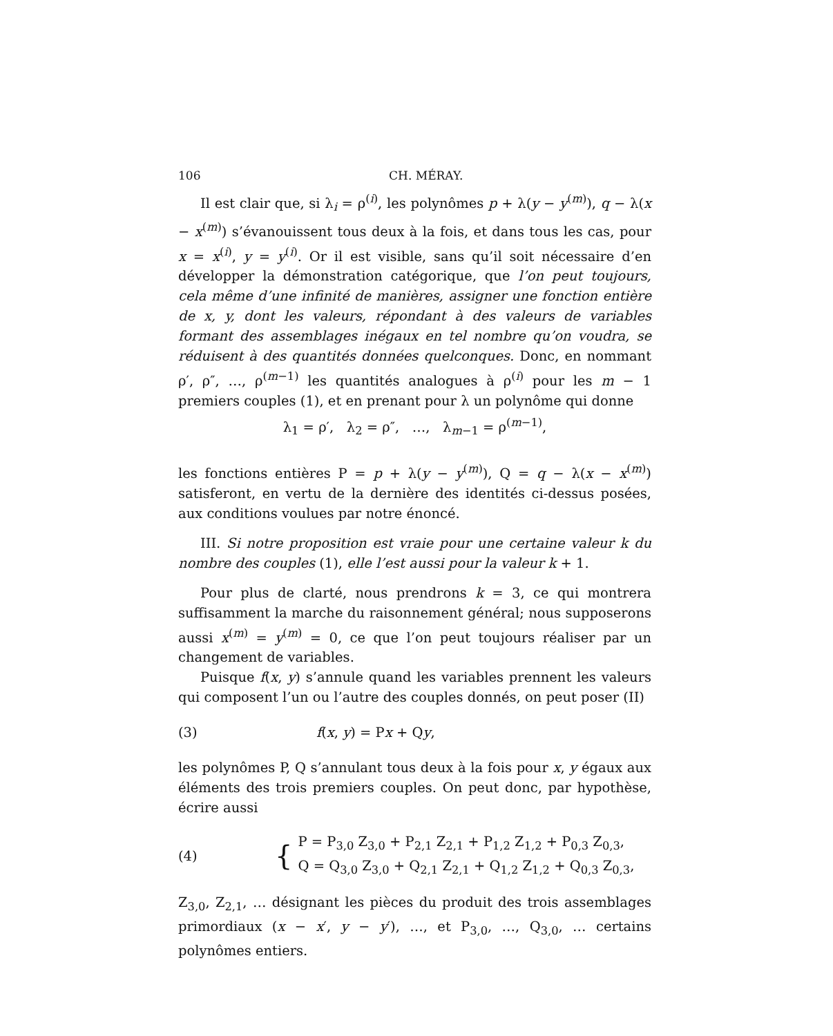106 CH. MÉRAY.
Il est clair que, si λ<sub>i</sub> = ρ<sup>(i)</sup>, les polynômes p + λ(y − y<sup>(m)</sup>), q − λ(x − x<sup>(m)</sup>) s’évanouissent tous deux à la fois, et dans tous les cas, pour x = x<sup>(i)</sup>, y = y<sup>(i)</sup>. Or il est visible, sans qu’il soit nécessaire d’en développer la démonstration catégorique, que l’on peut toujours, cela même d’une infinité de manières, assigner une fonction entière de x, y, dont les valeurs, répondant à des valeurs de variables formant des assemblages inégaux en tel nombre qu’on voudra, se réduisent à des quantités données quelconques. Donc, en nommant ρ′, ρ″, …, ρ<sup>(m−1)</sup> les quantités analogues à ρ<sup>(i)</sup> pour les m − 1 premiers couples (1), et en prenant pour λ un polynôme qui donne
λ<sub>1</sub> = ρ′, λ<sub>2</sub> = ρ″, …, λ<sub>m−1</sub> = ρ<sup>(m−1)</sup>,
les fonctions entières P = p + λ(y − y<sup>(m)</sup>), Q = q − λ(x − x<sup>(m)</sup>) satisferont, en vertu de la dernière des identités ci-dessus posées, aux conditions voulues par notre énoncé.
III. Si notre proposition est vraie pour une certaine valeur k du nombre des couples (1), elle l’est aussi pour la valeur k + 1.
Pour plus de clarté, nous prendrons k = 3, ce qui montrera suffisamment la marche du raisonnement général; nous supposerons aussi x<sup>(m)</sup> = y<sup>(m)</sup> = 0, ce que l’on peut toujours réaliser par un changement de variables.
Puisque f(x, y) s’annule quand les variables prennent les valeurs qui composent l’un ou l’autre des couples donnés, on peut poser (II)
(3) f(x, y) = Px + Qy,
les polynômes P, Q s’annulant tous deux à la fois pour x, y égaux aux éléments des trois premiers couples. On peut donc, par hypothèse, écrire aussi
(4) {
P = P<sub>3,0</sub> Z<sub>3,0</sub> + P<sub>2,1</sub> Z<sub>2,1</sub> + P<sub>1,2</sub> Z<sub>1,2</sub> + P<sub>0,3</sub> Z<sub>0,3</sub>,
Q = Q<sub>3,0</sub> Z<sub>3,0</sub> + Q<sub>2,1</sub> Z<sub>2,1</sub> + Q<sub>1,2</sub> Z<sub>1,2</sub> + Q<sub>0,3</sub> Z<sub>0,3</sub>,
Z<sub>3,0</sub>, Z<sub>2,1</sub>, … désignant les pièces du produit des trois assemblages primordiaux (x − x′, y − y′), …, et P<sub>3,0</sub>, …, Q<sub>3,0</sub>, … certains polynômes entiers.